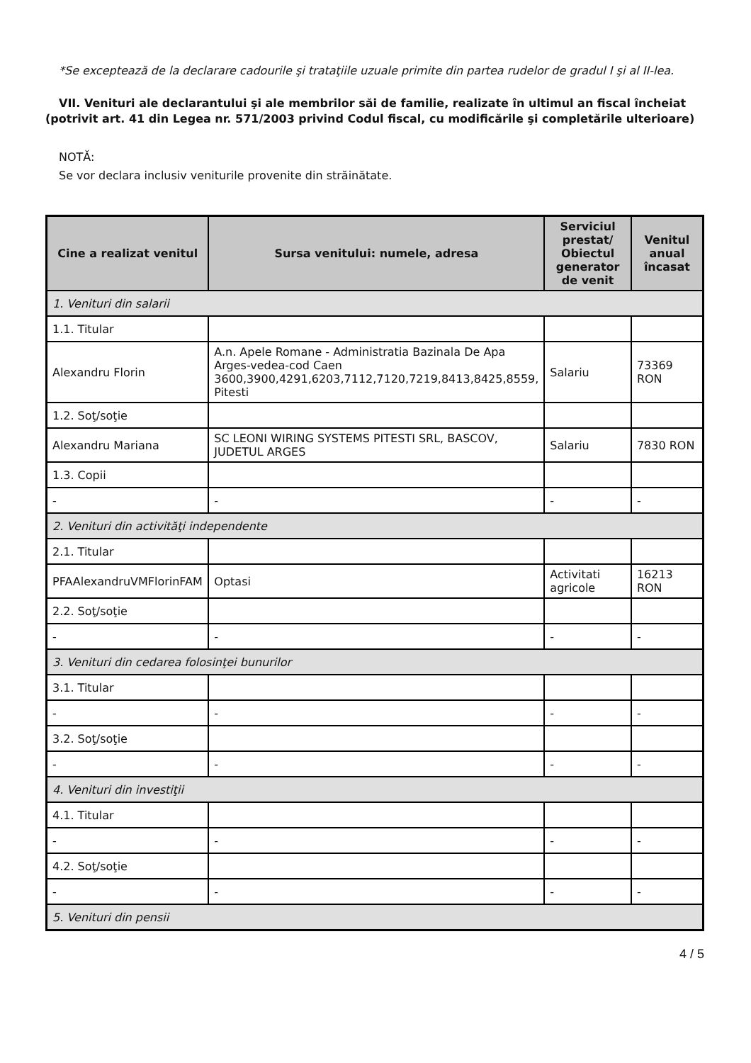*Se exceptează de la declarare cadourile şi trataţiile uzuale primite din partea rudelor de gradul I şi al II-lea.
VII. Venituri ale declarantului şi ale membrilor săi de familie, realizate în ultimul an fiscal încheiat (potrivit art. 41 din Legea nr. 571/2003 privind Codul fiscal, cu modificările şi completările ulterioare)
NOTĂ:
Se vor declara inclusiv veniturile provenite din străinătate.
| Cine a realizat venitul | Sursa venitului: numele, adresa | Serviciul prestat/ Obiectul generator de venit | Venitul anual încasat |
| --- | --- | --- | --- |
| 1. Venituri din salarii | | | |
| 1.1. Titular | | | |
| Alexandru Florin | A.n. Apele Romane - Administratia Bazinala De Apa Arges-vedea-cod Caen 3600,3900,4291,6203,7112,7120,7219,8413,8425,8559, Pitesti | Salariu | 73369 RON |
| 1.2. Soţ/soţie | | | |
| Alexandru Mariana | SC LEONI WIRING SYSTEMS PITESTI SRL, BASCOV, JUDETUL ARGES | Salariu | 7830 RON |
| 1.3. Copii | | | |
| - | - | - | - |
| 2. Venituri din activităţi independente | | | |
| 2.1. Titular | | | |
| PFAAlexandruVMFlorinFAM | Optasi | Activitati agricole | 16213 RON |
| 2.2. Soţ/soţie | | | |
| - | - | - | - |
| 3. Venituri din cedarea folosinţei bunurilor | | | |
| 3.1. Titular | | | |
| - | - | - | - |
| 3.2. Soţ/soţie | | | |
| - | - | - | - |
| 4. Venituri din investiţii | | | |
| 4.1. Titular | | | |
| - | - | - | - |
| 4.2. Soţ/soţie | | | |
| - | - | - | - |
| 5. Venituri din pensii | | | |
4 / 5